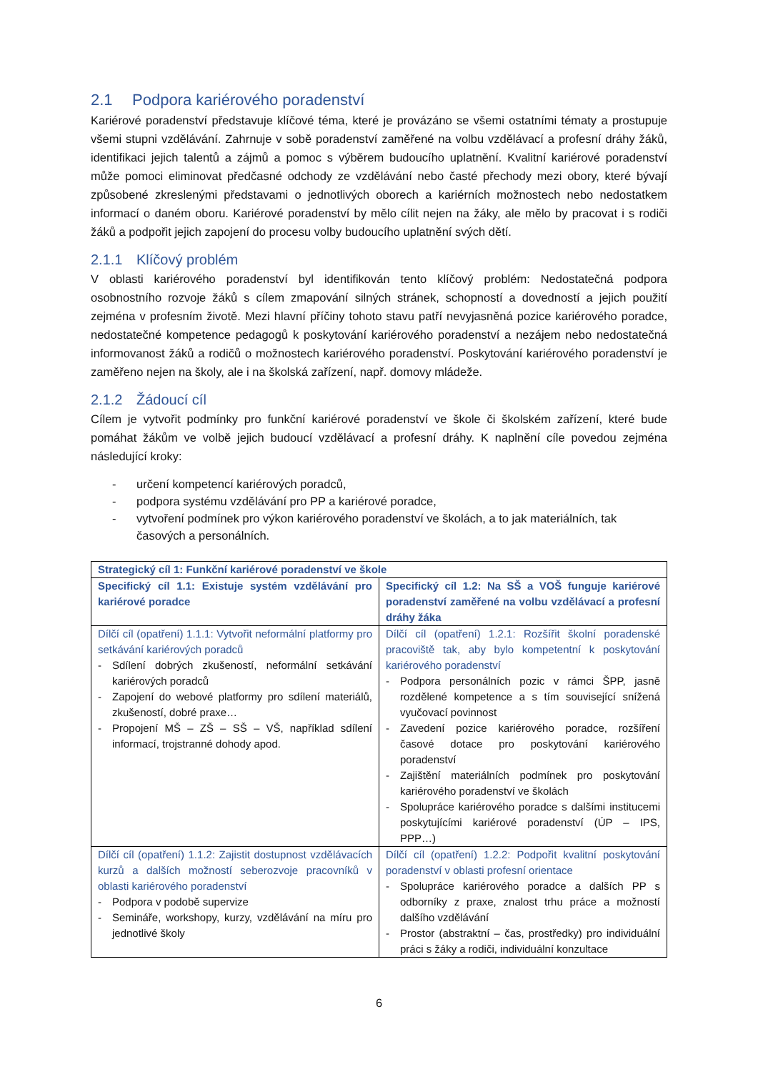2.1 Podpora kariérového poradenství
Kariérové poradenství představuje klíčové téma, které je provázáno se všemi ostatními tématy a prostupuje všemi stupni vzdělávání. Zahrnuje v sobě poradenství zaměřené na volbu vzdělávací a profesní dráhy žáků, identifikaci jejich talentů a zájmů a pomoc s výběrem budoucího uplatnění. Kvalitní kariérové poradenství může pomoci eliminovat předčasné odchody ze vzdělávání nebo časté přechody mezi obory, které bývají způsobené zkreslenými představami o jednotlivých oborech a kariérních možnostech nebo nedostatkem informací o daném oboru. Kariérové poradenství by mělo cílit nejen na žáky, ale mělo by pracovat i s rodiči žáků a podpořit jejich zapojení do procesu volby budoucího uplatnění svých dětí.
2.1.1 Klíčový problém
V oblasti kariérového poradenství byl identifikován tento klíčový problém: Nedostatečná podpora osobnostního rozvoje žáků s cílem zmapování silných stránek, schopností a dovedností a jejich použití zejména v profesním životě. Mezi hlavní příčiny tohoto stavu patří nevyjasněná pozice kariérového poradce, nedostatečné kompetence pedagogů k poskytování kariérového poradenství a nezájem nebo nedostatečná informovanost žáků a rodičů o možnostech kariérového poradenství. Poskytování kariérového poradenství je zaměřeno nejen na školy, ale i na školská zařízení, např. domovy mládeže.
2.1.2 Žádoucí cíl
Cílem je vytvořit podmínky pro funkční kariérové poradenství ve škole či školském zařízení, které bude pomáhat žákům ve volbě jejich budoucí vzdělávací a profesní dráhy. K naplnění cíle povedou zejména následující kroky:
- určení kompetencí kariérových poradců,
- podpora systému vzdělávání pro PP a kariérové poradce,
- vytvoření podmínek pro výkon kariérového poradenství ve školách, a to jak materiálních, tak časových a personálních.
| Strategický cíl 1: Funkční kariérové poradenství ve škole | |
| Specifický cíl 1.1: Existuje systém vzdělávání pro kariérové poradce | Specifický cíl 1.2: Na SŠ a VOŠ funguje kariérové poradenství zaměřené na volbu vzdělávací a profesní dráhy žáka |
| Dílčí cíl (opatření) 1.1.1: Vytvořit neformální platformy pro setkávání kariérových poradců - Sdílení dobrých zkušeností, neformální setkávání kariérových poradců - Zapojení do webové platformy pro sdílení materiálů, zkušeností, dobré praxe… - Propojení MŠ – ZŠ – SŠ – VŠ, například sdílení informací, trojstranné dohody apod. | Dílčí cíl (opatření) 1.2.1: Rozšířit školní poradenské pracoviště tak, aby bylo kompetentní k poskytování kariérového poradenství - Podpora personálních pozic v rámci ŠPP, jasně rozdělené kompetence a s tím související snížená vyučovací povinnost - Zavedení pozice kariérového poradce, rozšíření časové dotace pro poskytování kariérového poradenství - Zajištění materiálních podmínek pro poskytování kariérového poradenství ve školách - Spolupráce kariérového poradce s dalšími institucemi poskytujícími kariérové poradenství (ÚP – IPS, PPP…) |
| Dílčí cíl (opatření) 1.1.2: Zajistit dostupnost vzdělávacích kurzů a dalších možností seberozvoje pracovníků v oblasti kariérového poradenství - Podpora v podobě supervize - Semináře, workshopy, kurzy, vzdělávání na míru pro jednotlivé školy | Dílčí cíl (opatření) 1.2.2: Podpořit kvalitní poskytování poradenství v oblasti profesní orientace - Spolupráce kariérového poradce a dalších PP s odborníky z praxe, znalost trhu práce a možností dalšího vzdělávání - Prostor (abstraktní – čas, prostředky) pro individuální práci s žáky a rodiči, individuální konzultace |
6